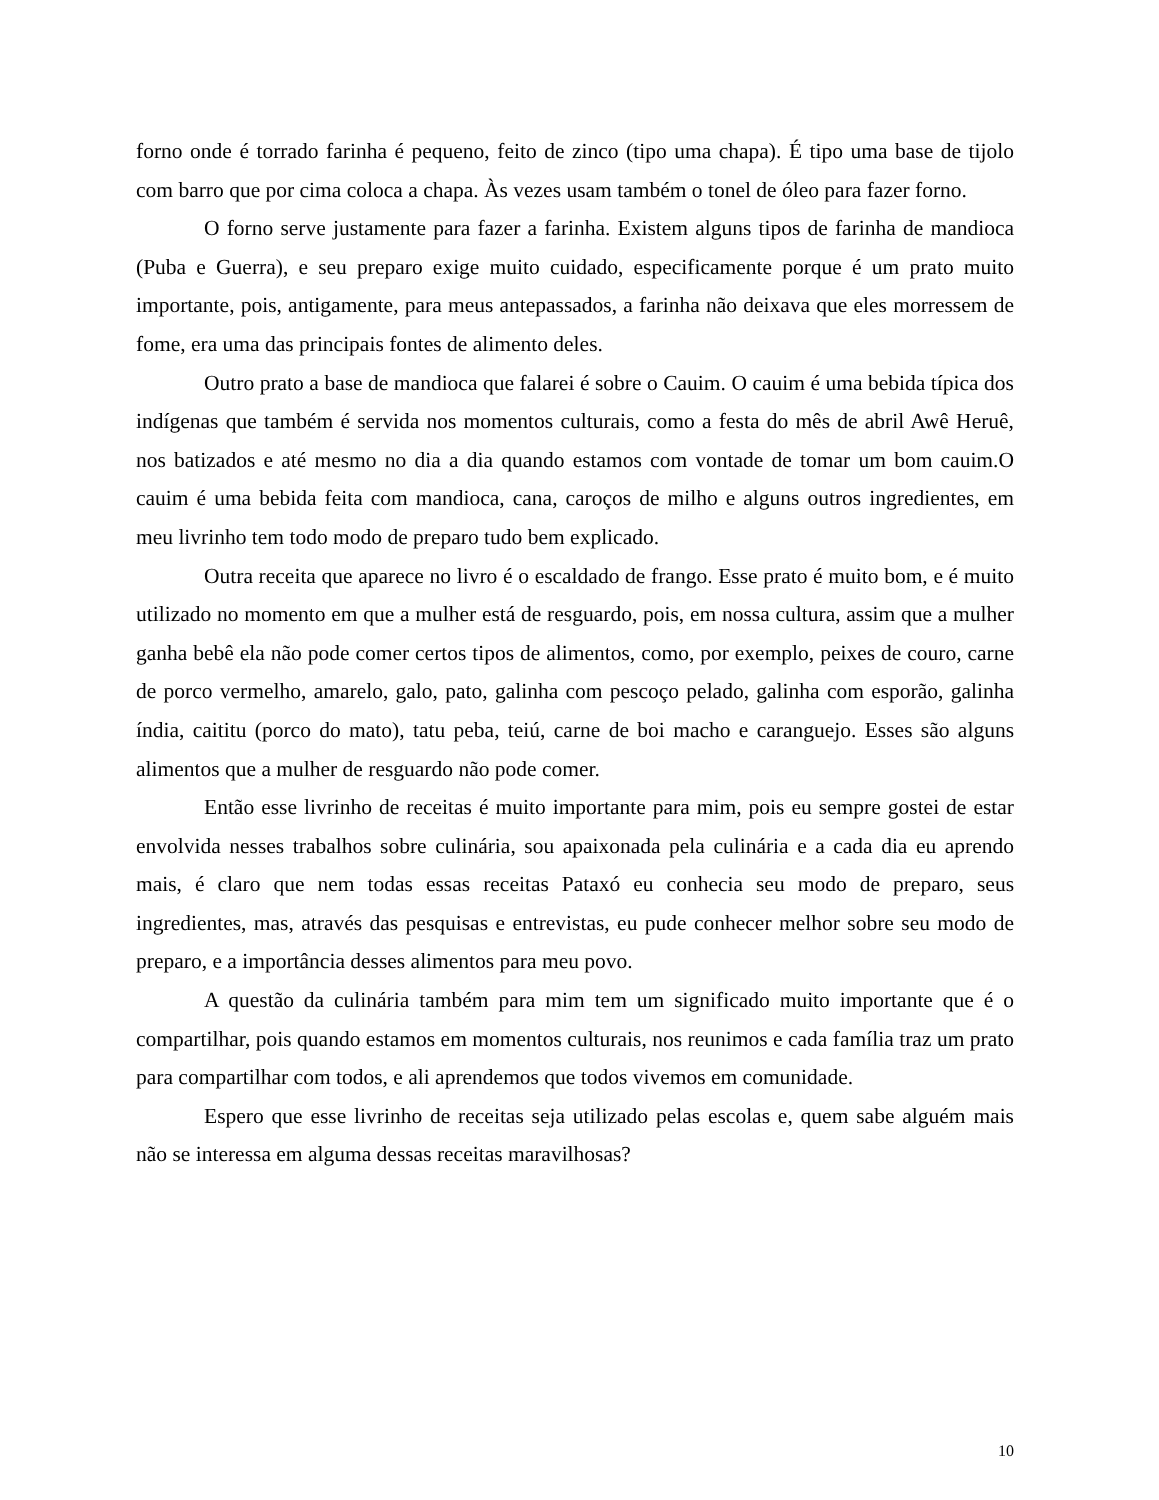forno onde é torrado farinha é pequeno, feito de zinco (tipo uma chapa). É tipo uma base de tijolo com barro que por cima coloca a chapa. Às vezes usam também o tonel de óleo para fazer forno.
O forno serve justamente para fazer a farinha. Existem alguns tipos de farinha de mandioca (Puba e Guerra), e seu preparo exige muito cuidado, especificamente porque é um prato muito importante, pois, antigamente, para meus antepassados, a farinha não deixava que eles morressem de fome, era uma das principais fontes de alimento deles.
Outro prato a base de mandioca que falarei é sobre o Cauim. O cauim é uma bebida típica dos indígenas que também é servida nos momentos culturais, como a festa do mês de abril Awê Heruê, nos batizados e até mesmo no dia a dia quando estamos com vontade de tomar um bom cauim.O cauim é uma bebida feita com mandioca, cana, caroços de milho e alguns outros ingredientes, em meu livrinho tem todo modo de preparo tudo bem explicado.
Outra receita que aparece no livro é o escaldado de frango. Esse prato é muito bom, e é muito utilizado no momento em que a mulher está de resguardo, pois, em nossa cultura, assim que a mulher ganha bebê ela não pode comer certos tipos de alimentos, como, por exemplo, peixes de couro, carne de porco vermelho, amarelo, galo, pato, galinha com pescoço pelado, galinha com esporão, galinha índia, caititu (porco do mato), tatu peba, teiú, carne de boi macho e caranguejo. Esses são alguns alimentos que a mulher de resguardo não pode comer.
Então esse livrinho de receitas é muito importante para mim, pois eu sempre gostei de estar envolvida nesses trabalhos sobre culinária, sou apaixonada pela culinária e a cada dia eu aprendo mais, é claro que nem todas essas receitas Pataxó eu conhecia seu modo de preparo, seus ingredientes, mas, através das pesquisas e entrevistas, eu pude conhecer melhor sobre seu modo de preparo, e a importância desses alimentos para meu povo.
A questão da culinária também para mim tem um significado muito importante que é o compartilhar, pois quando estamos em momentos culturais, nos reunimos e cada família traz um prato para compartilhar com todos, e ali aprendemos que todos vivemos em comunidade.
Espero que esse livrinho de receitas seja utilizado pelas escolas e, quem sabe alguém mais não se interessa em alguma dessas receitas maravilhosas?
10